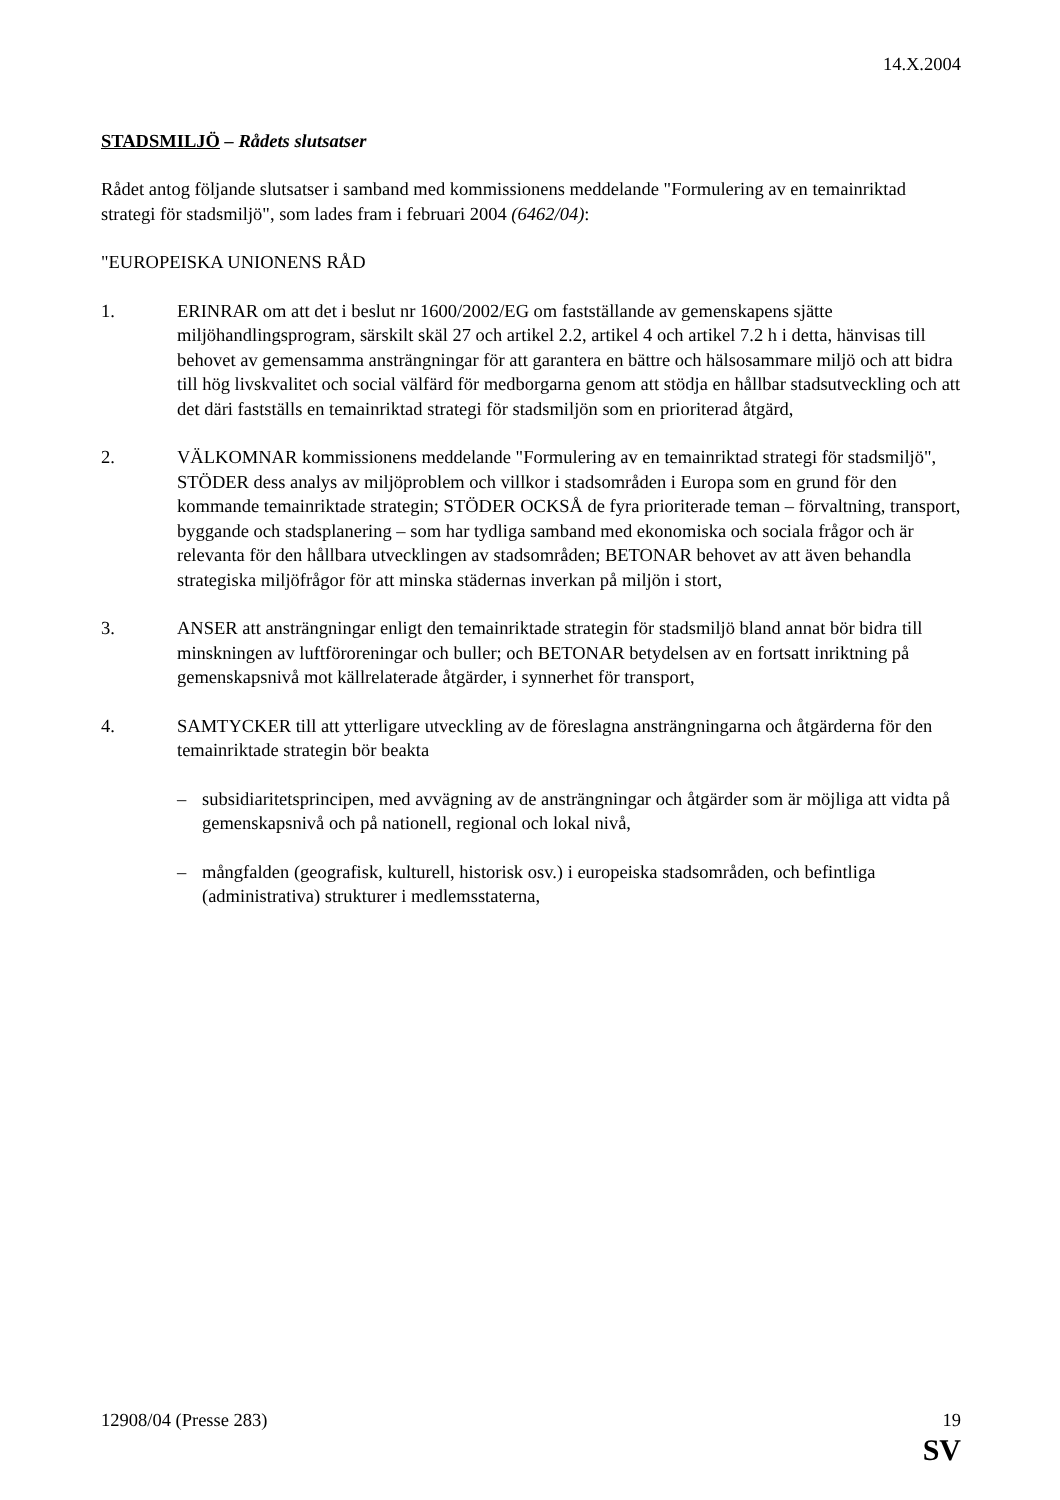14.X.2004
STADSMILJÖ – Rådets slutsatser
Rådet antog följande slutsatser i samband med kommissionens meddelande "Formulering av en temainriktad strategi för stadsmiljö", som lades fram i februari 2004 (6462/04):
"EUROPEISKA UNIONENS RÅD
1. ERINRAR om att det i beslut nr 1600/2002/EG om fastställande av gemenskapens sjätte miljöhandlingsprogram, särskilt skäl 27 och artikel 2.2, artikel 4 och artikel 7.2 h i detta, hänvisas till behovet av gemensamma ansträngningar för att garantera en bättre och hälsosammare miljö och att bidra till hög livskvalitet och social välfärd för medborgarna genom att stödja en hållbar stadsutveckling och att det däri fastställs en temainriktad strategi för stadsmiljön som en prioriterad åtgärd,
2. VÄLKOMNAR kommissionens meddelande "Formulering av en temainriktad strategi för stadsmiljö", STÖDER dess analys av miljöproblem och villkor i stadsområden i Europa som en grund för den kommande temainriktade strategin; STÖDER OCKSÅ de fyra prioriterade teman – förvaltning, transport, byggande och stadsplanering – som har tydliga samband med ekonomiska och sociala frågor och är relevanta för den hållbara utvecklingen av stadsområden; BETONAR behovet av att även behandla strategiska miljöfrågor för att minska städernas inverkan på miljön i stort,
3. ANSER att ansträngningar enligt den temainriktade strategin för stadsmiljö bland annat bör bidra till minskningen av luftföroreningar och buller; och BETONAR betydelsen av en fortsatt inriktning på gemenskapsnivå mot källrelaterade åtgärder, i synnerhet för transport,
4. SAMTYCKER till att ytterligare utveckling av de föreslagna ansträngningarna och åtgärderna för den temainriktade strategin bör beakta
– subsidiaritetsprincipen, med avvägning av de ansträngningar och åtgärder som är möjliga att vidta på gemenskapsnivå och på nationell, regional och lokal nivå,
– mångfalden (geografisk, kulturell, historisk osv.) i europeiska stadsområden, och befintliga (administrativa) strukturer i medlemsstaterna,
12908/04 (Presse 283) 19
SV